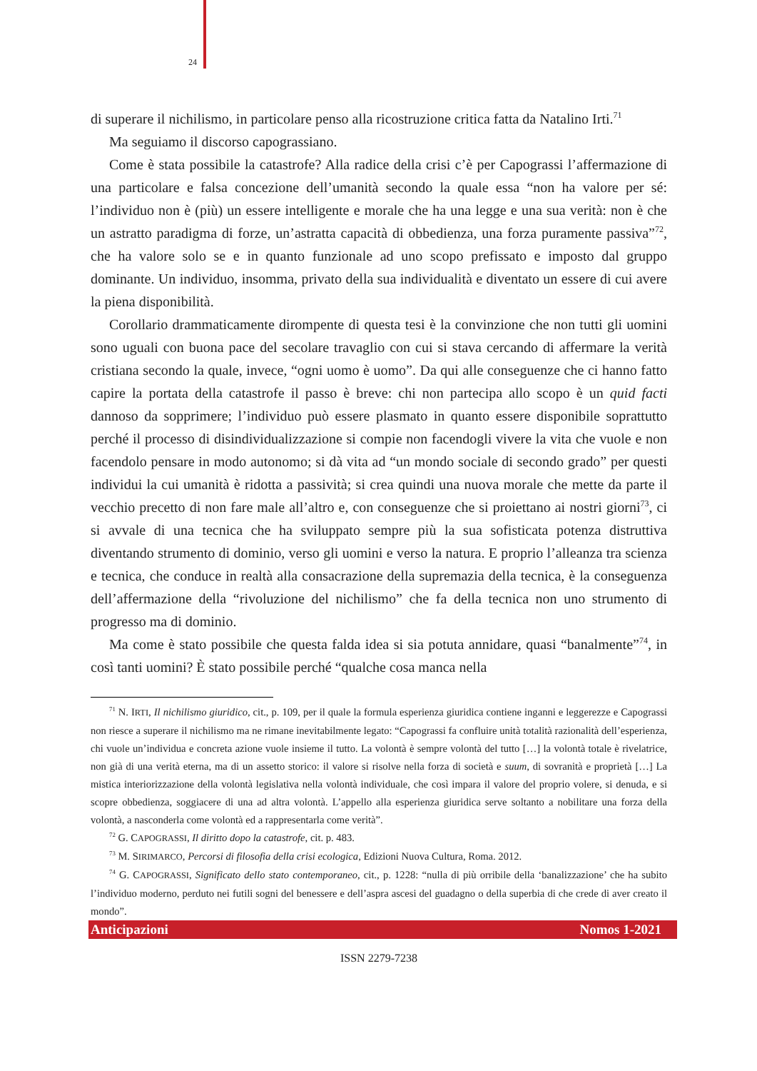24
di superare il nichilismo, in particolare penso alla ricostruzione critica fatta da Natalino Irti.<sup>71</sup>
Ma seguiamo il discorso capograssiano.
Come è stata possibile la catastrofe? Alla radice della crisi c’è per Capograssi l’affermazione di una particolare e falsa concezione dell’umanità secondo la quale essa “non ha valore per sé: l’individuo non è (più) un essere intelligente e morale che ha una legge e una sua verità: non è che un astratto paradigma di forze, un’astratta capacità di obbedienza, una forza puramente passiva”<sup>72</sup>, che ha valore solo se e in quanto funzionale ad uno scopo prefissato e imposto dal gruppo dominante. Un individuo, insomma, privato della sua individualità e diventato un essere di cui avere la piena disponibilità.
Corollario drammaticamente dirompente di questa tesi è la convinzione che non tutti gli uomini sono uguali con buona pace del secolare travaglio con cui si stava cercando di affermare la verità cristiana secondo la quale, invece, “ogni uomo è uomo”. Da qui alle conseguenze che ci hanno fatto capire la portata della catastrofe il passo è breve: chi non partecipa allo scopo è un quid facti dannoso da sopprimere; l’individuo può essere plasmato in quanto essere disponibile soprattutto perché il processo di disindividualizzazione si compie non facendogli vivere la vita che vuole e non facendolo pensare in modo autonomo; si dà vita ad “un mondo sociale di secondo grado” per questi individui la cui umanità è ridotta a passività; si crea quindi una nuova morale che mette da parte il vecchio precetto di non fare male all’altro e, con conseguenze che si proiettano ai nostri giorni<sup>73</sup>, ci si avvale di una tecnica che ha sviluppato sempre più la sua sofisticata potenza distruttiva diventando strumento di dominio, verso gli uomini e verso la natura. E proprio l’alleanza tra scienza e tecnica, che conduce in realtà alla consacrazione della supremazia della tecnica, è la conseguenza dell’affermazione della “rivoluzione del nichilismo” che fa della tecnica non uno strumento di progresso ma di dominio.
Ma come è stato possibile che questa falda idea si sia potuta annidare, quasi “banalmente”<sup>74</sup>, in così tanti uomini? È stato possibile perché “qualche cosa manca nella
<sup>71</sup> N. IRTI, Il nichilismo giuridico, cit., p. 109, per il quale la formula esperienza giuridica contiene inganni e leggerezze e Capograssi non riesce a superare il nichilismo ma ne rimane inevitabilmente legato: “Capograssi fa confluire unità totalità razionalità dell’esperienza, chi vuole un’individua e concreta azione vuole insieme il tutto. La volontà è sempre volontà del tutto […] la volontà totale è rivelatrice, non già di una verità eterna, ma di un assetto storico: il valore si risolve nella forza di società e suum, di sovranità e proprietà […] La mistica interiorizzazione della volontà legislativa nella volontà individuale, che così impara il valore del proprio volere, si denuda, e si scopre obbedienza, soggiacere di una ad altra volontà. L’appello alla esperienza giuridica serve soltanto a nobilitare una forza della volontà, a nasconderla come volontà ed a rappresentarla come verità”.
<sup>72</sup> G. CAPOGRASSI, Il diritto dopo la catastrofe, cit. p. 483.
<sup>73</sup> M. SIRIMARCO, Percorsi di filosofia della crisi ecologica, Edizioni Nuova Cultura, Roma. 2012.
<sup>74</sup> G. CAPOGRASSI, Significato dello stato contemporaneo, cit., p. 1228: “nulla di più orribile della ‘banalizzazione’ che ha subito l’individuo moderno, perduto nei futili sogni del benessere e dell’aspra ascesi del guadagno o della superbia di che crede di aver creato il mondo”.
Anticipazioni Nomos 1-2021
ISSN 2279-7238